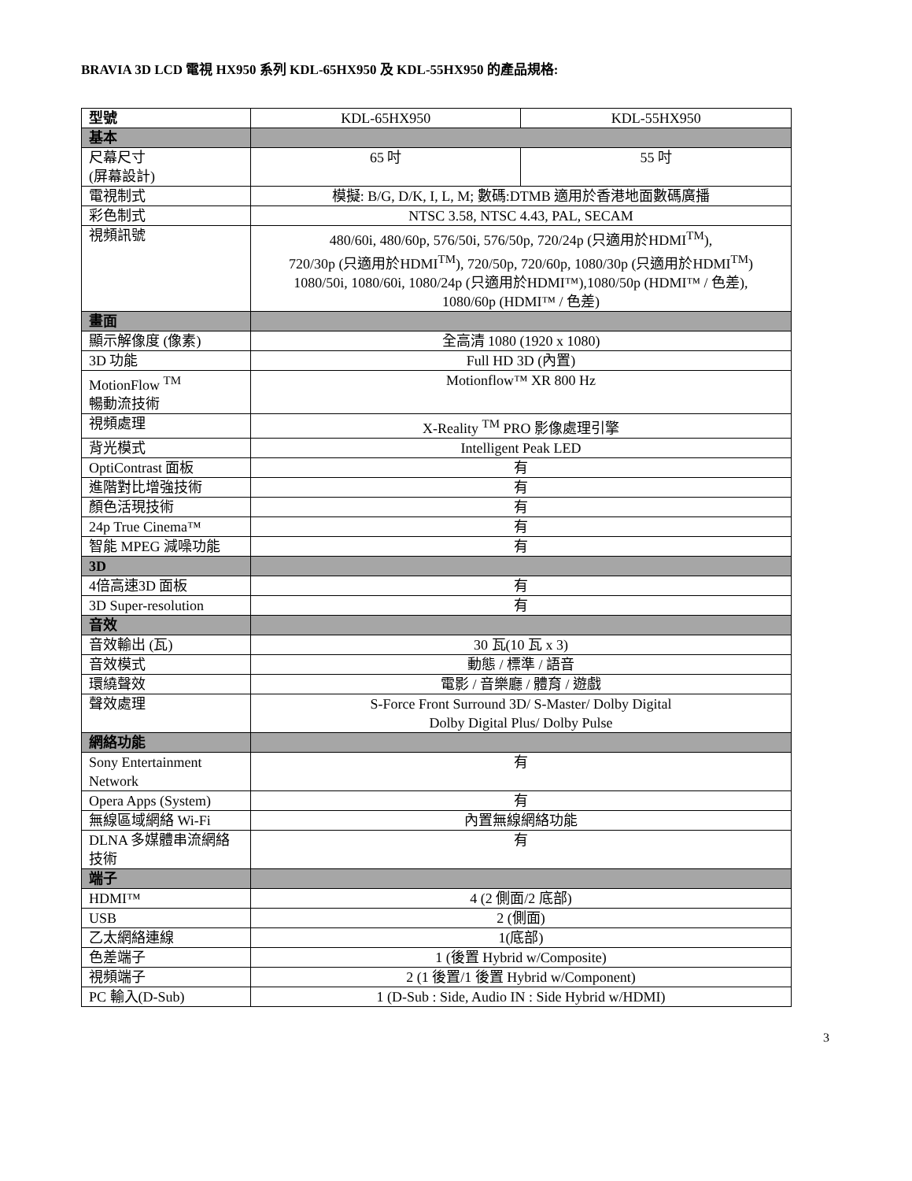BRAVIA 3D LCD 電視 HX950 系列 KDL-65HX950 及 KDL-55HX950 的產品規格:
| 型號 | KDL-65HX950 | KDL-55HX950 |
| 基本 | | |
| 尺幕尺寸 (屏幕設計) | 65 吋 | 55 吋 |
| 電視制式 | 模擬: B/G, D/K, I, L, M; 數碼:DTMB 適用於香港地面數碼廣播 | |
| 彩色制式 | NTSC 3.58, NTSC 4.43, PAL, SECAM | |
| 視頻訊號 | 480/60i, 480/60p, 576/50i, 576/50p, 720/24p (只適用於HDMI<sup>TM</sup>), 720/30p (只適用於HDMI<sup>TM</sup>), 720/50p, 720/60p, 1080/30p (只適用於HDMI<sup>TM</sup>) 1080/50i, 1080/60i, 1080/24p (只適用於HDMI™),1080/50p (HDMI™ / 色差), 1080/60p (HDMI™ / 色差) | |
| 畫面 | | |
| 顯示解像度 (像素) | 全高清 1080 (1920 x 1080) | |
| 3D 功能 | Full HD 3D (內置) | |
| MotionFlow <sup>TM</sup> 暢動流技術 | Motionflow™ XR 800 Hz | |
| 視頻處理 | X-Reality <sup>TM</sup> PRO 影像處理引擎 | |
| 背光模式 | Intelligent Peak LED | |
| OptiContrast 面板 | 有 | |
| 進階對比增強技術 | 有 | |
| 顏色活現技術 | 有 | |
| 24p True Cinema™ | 有 | |
| 智能 MPEG 減噪功能 | 有 | |
| 3D | | |
| 4倍高速3D 面板 | 有 | |
| 3D Super-resolution | 有 | |
| 音效 | | |
| 音效輸出 (瓦) | 30 瓦(10 瓦 x 3) | |
| 音效模式 | 動態 / 標準 / 語音 | |
| 環繞聲效 | 電影 / 音樂廳 / 體育 / 遊戲 | |
| 聲效處理 | S-Force Front Surround 3D/ S-Master/ Dolby Digital Dolby Digital Plus/ Dolby Pulse | |
| 網絡功能 | | |
| Sony Entertainment Network | 有 | |
| Opera Apps (System) | 有 | |
| 無線區域網絡 Wi-Fi | 內置無線網絡功能 | |
| DLNA 多媒體串流網絡技術 | 有 | |
| 端子 | | |
| HDMI™ | 4 (2 側面/2 底部) | |
| USB | 2 (側面) | |
| 乙太網絡連線 | 1(底部) | |
| 色差端子 | 1 (後置 Hybrid w/Composite) | |
| 視頻端子 | 2 (1 後置/1 後置 Hybrid w/Component) | |
| PC 輸入(D-Sub) | 1 (D-Sub : Side, Audio IN : Side Hybrid w/HDMI) | |
3